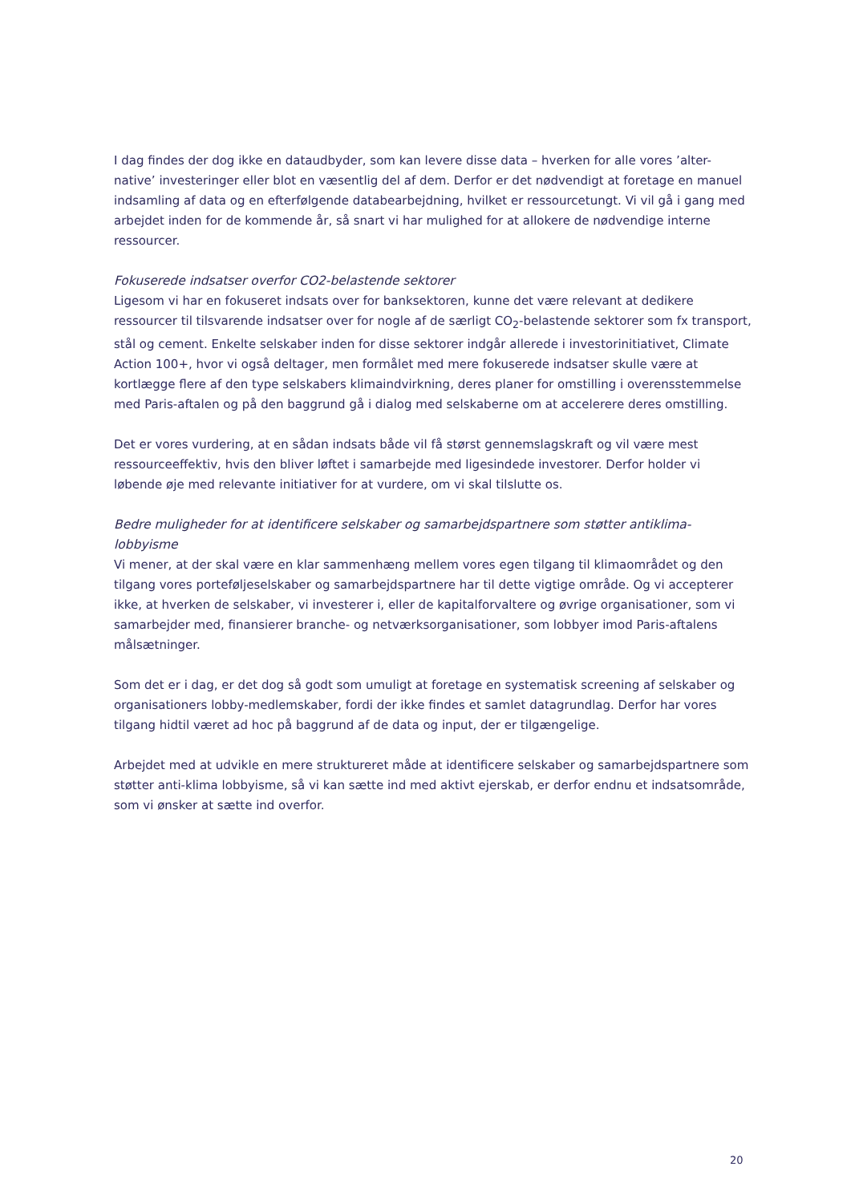I dag findes der dog ikke en dataudbyder, som kan levere disse data – hverken for alle vores ’alter-native’ investeringer eller blot en væsentlig del af dem. Derfor er det nødvendigt at foretage en manuel indsamling af data og en efterfølgende databearbejdning, hvilket er ressourcetungt. Vi vil gå i gang med arbejdet inden for de kommende år, så snart vi har mulighed for at allokere de nødvendige interne ressourcer.
Fokuserede indsatser overfor CO2-belastende sektorer
Ligesom vi har en fokuseret indsats over for banksektoren, kunne det være relevant at dedikere ressourcer til tilsvarende indsatser over for nogle af de særligt CO<sub>2</sub>-belastende sektorer som fx transport, stål og cement. Enkelte selskaber inden for disse sektorer indgår allerede i investorinitiativet, Climate Action 100+, hvor vi også deltager, men formålet med mere fokuserede indsatser skulle være at kortlægge flere af den type selskabers klimaindvirkning, deres planer for omstilling i overensstemmelse med Paris-aftalen og på den baggrund gå i dialog med selskaberne om at accelerere deres omstilling.
Det er vores vurdering, at en sådan indsats både vil få størst gennemslagskraft og vil være mest ressourceeffektiv, hvis den bliver løftet i samarbejde med ligesindede investorer. Derfor holder vi løbende øje med relevante initiativer for at vurdere, om vi skal tilslutte os.
Bedre muligheder for at identificere selskaber og samarbejdspartnere som støtter antiklima-lobbyisme
Vi mener, at der skal være en klar sammenhæng mellem vores egen tilgang til klimaområdet og den tilgang vores porteføljeselskaber og samarbejdspartnere har til dette vigtige område. Og vi accepterer ikke, at hverken de selskaber, vi investerer i, eller de kapitalforvaltere og øvrige organisationer, som vi samarbejder med, finansierer branche- og netværksorganisationer, som lobbyer imod Paris-aftalens målsætninger.
Som det er i dag, er det dog så godt som umuligt at foretage en systematisk screening af selskaber og organisationers lobby-medlemskaber, fordi der ikke findes et samlet datagrundlag. Derfor har vores tilgang hidtil været ad hoc på baggrund af de data og input, der er tilgængelige.
Arbejdet med at udvikle en mere struktureret måde at identificere selskaber og samarbejdspartnere som støtter anti-klima lobbyisme, så vi kan sætte ind med aktivt ejerskab, er derfor endnu et indsatsområde, som vi ønsker at sætte ind overfor.
20